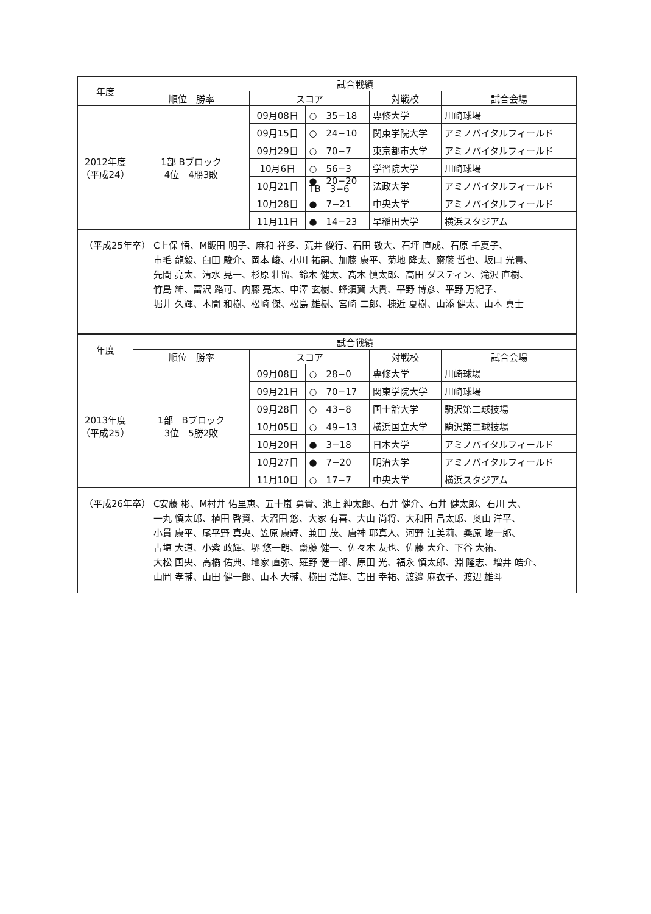| 年度 | 試合戦績 | | | | |
| --- | --- | --- | --- | --- | --- |
| | 順位 勝率 | スコア | | 対戦校 | 試合会場 |
| 2012年度 （平成24） | 1部 Bブロック 4位 4勝3敗 | 09月08日 | ○ 35−18 | 専修大学 | 川崎球場 |
| | | 09月15日 | ○ 24−10 | 関東学院大学 | アミノバイタルフィールド |
| | | 09月29日 | ○ 70−7 | 東京都市大学 | アミノバイタルフィールド |
| | | 10月6日 | ○ 56−3 | 学習院大学 | 川崎球場 |
| | | 10月21日 | ● 20−20 TB 3−6 | 法政大学 | アミノバイタルフィールド |
| | | 10月28日 | ● 7−21 | 中央大学 | アミノバイタルフィールド |
| | | 11月11日 | ● 14−23 | 早稲田大学 | 横浜スタジアム |
| （平成25年卒） C上保 悟、M飯田 明子、麻和 祥多、荒井 俊行、石田 敬大、石坪 直成、石原 千夏子、 市毛 龍毅、臼田 駿介、岡本 峻、小川 祐嗣、加藤 康平、菊地 隆太、齋藤 哲也、坂口 光貴、 先間 亮太、清水 晃一、杉原 壮留、鈴木 健太、髙木 慎太郎、高田 ダスティン、滝沢 直樹、 竹島 紳、冨沢 路可、内藤 亮太、中澤 玄樹、蜂須賀 大貴、平野 博彦、平野 万紀子、 堀井 久輝、本間 和樹、松崎 傑、松島 雄樹、宮崎 二郎、棟近 夏樹、山添 健太、山本 真士 | | | | | |
| 年度 | 試合戦績 | | | | |
| | 順位 勝率 | スコア | | 対戦校 | 試合会場 |
| 2013年度 （平成25） | 1部 Bブロック 3位 5勝2敗 | 09月08日 | ○ 28−0 | 専修大学 | 川崎球場 |
| | | 09月21日 | ○ 70−17 | 関東学院大学 | 川崎球場 |
| | | 09月28日 | ○ 43−8 | 国士舘大学 | 駒沢第二球技場 |
| | | 10月05日 | ○ 49−13 | 横浜国立大学 | 駒沢第二球技場 |
| | | 10月20日 | ● 3−18 | 日本大学 | アミノバイタルフィールド |
| | | 10月27日 | ● 7−20 | 明治大学 | アミノバイタルフィールド |
| | | 11月10日 | ○ 17−7 | 中央大学 | 横浜スタジアム |
| （平成26年卒） C安藤 彬、M村井 佑里恵、五十嵐 勇貴、池上 紳太郎、石井 健介、石井 健太郎、石川 大、 一丸 慎太郎、植田 啓資、大沼田 悠、大家 有喜、大山 尚将、大和田 昌太郎、奥山 洋平、 小貫 康平、尾平野 真央、笠原 康輝、兼田 茂、唐神 耶真人、河野 江美莉、桑原 峻一郎、 古塩 大道、小紫 政輝、堺 悠一朗、齋藤 健一、佐々木 友也、佐藤 大介、下谷 大祐、 大松 国央、高橋 佑典、地家 直弥、薙野 健一郎、原田 光、福永 慎太郎、淵 隆志、増井 皓介、 山岡 孝輔、山田 健一郎、山本 大輔、横田 浩輝、吉田 幸祐、渡邉 麻衣子、渡辺 雄斗 | | | | | |